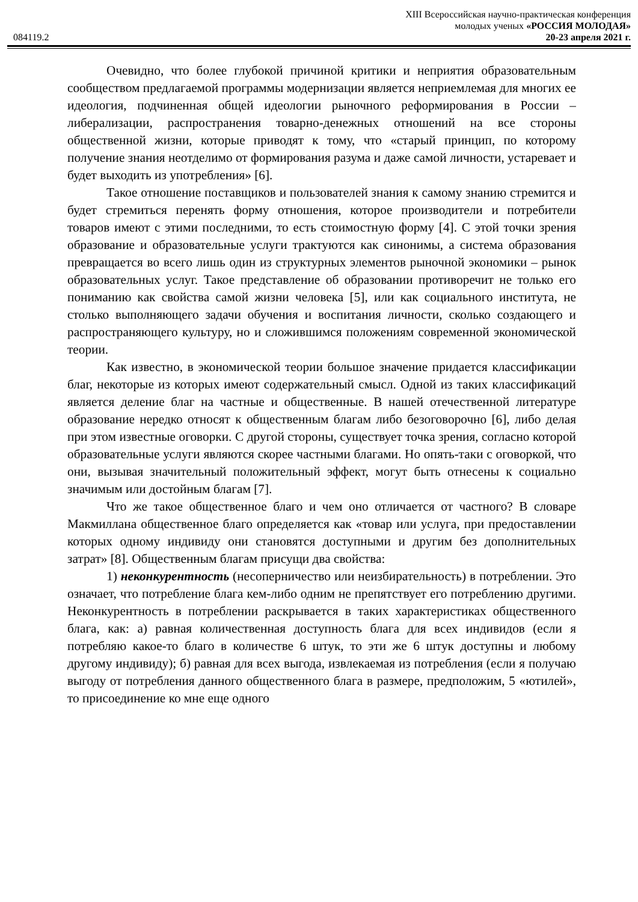XIII Всероссийская научно-практическая конференция
молодых ученых «РОССИЯ МОЛОДАЯ»
084119.2 20-23 апреля 2021 г.
Очевидно, что более глубокой причиной критики и неприятия образовательным сообществом предлагаемой программы модернизации является неприемлемая для многих ее идеология, подчиненная общей идеологии рыночного реформирования в России – либерализации, распространения товарно-денежных отношений на все стороны общественной жизни, которые приводят к тому, что «старый принцип, по которому получение знания неотделимо от формирования разума и даже самой личности, устаревает и будет выходить из употребления» [6].
Такое отношение поставщиков и пользователей знания к самому знанию стремится и будет стремиться перенять форму отношения, которое производители и потребители товаров имеют с этими последними, то есть стоимостную форму [4]. С этой точки зрения образование и образовательные услуги трактуются как синонимы, а система образования превращается во всего лишь один из структурных элементов рыночной экономики – рынок образовательных услуг. Такое представление об образовании противоречит не только его пониманию как свойства самой жизни человека [5], или как социального института, не столько выполняющего задачи обучения и воспитания личности, сколько создающего и распространяющего культуру, но и сложившимся положениям современной экономической теории.
Как известно, в экономической теории большое значение придается классификации благ, некоторые из которых имеют содержательный смысл. Одной из таких классификаций является деление благ на частные и общественные. В нашей отечественной литературе образование нередко относят к общественным благам либо безоговорочно [6], либо делая при этом известные оговорки. С другой стороны, существует точка зрения, согласно которой образовательные услуги являются скорее частными благами. Но опять-таки с оговоркой, что они, вызывая значительный положительный эффект, могут быть отнесены к социально значимым или достойным благам [7].
Что же такое общественное благо и чем оно отличается от частного? В словаре Макмиллана общественное благо определяется как «товар или услуга, при предоставлении которых одному индивиду они становятся доступными и другим без дополнительных затрат» [8]. Общественным благам присущи два свойства:
1) неконкурентность (несоперничество или неизбирательность) в потреблении. Это означает, что потребление блага кем-либо одним не препятствует его потреблению другими. Неконкурентность в потреблении раскрывается в таких характеристиках общественного блага, как: а) равная количественная доступность блага для всех индивидов (если я потребляю какое-то благо в количестве 6 штук, то эти же 6 штук доступны и любому другому индивиду); б) равная для всех выгода, извлекаемая из потребления (если я получаю выгоду от потребления данного общественного блага в размере, предположим, 5 «ютилей», то присоединение ко мне еще одного